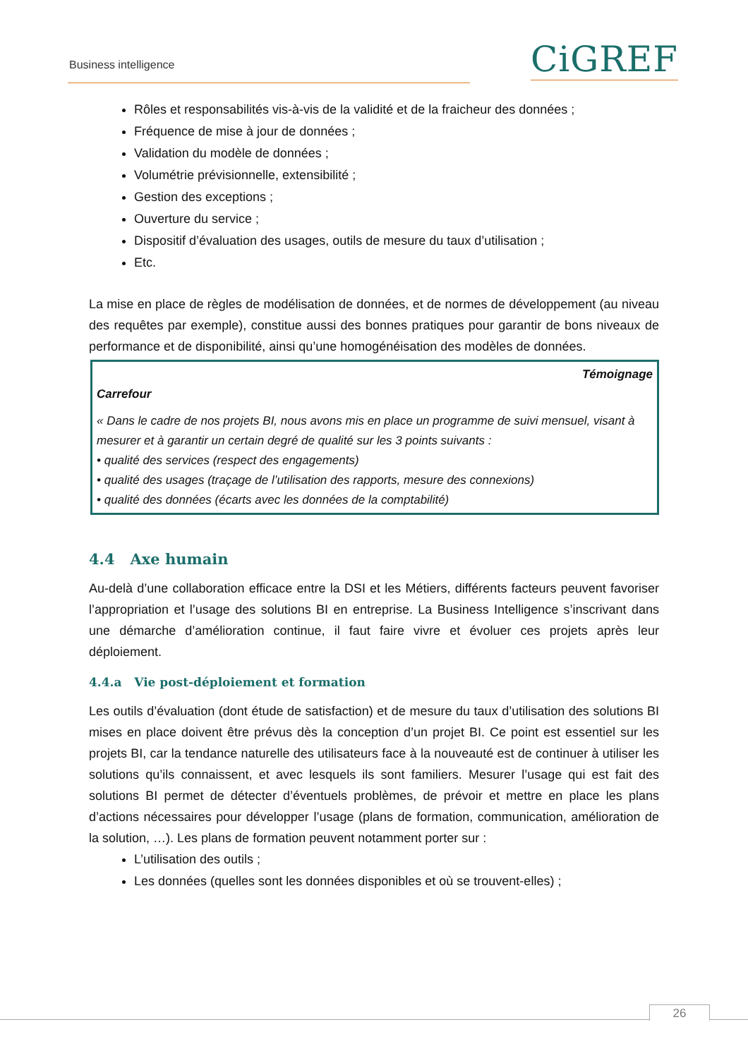Business intelligence CiGREF
Rôles et responsabilités vis-à-vis de la validité et de la fraicheur des données ;
Fréquence de mise à jour de données ;
Validation du modèle de données ;
Volumétrie prévisionnelle, extensibilité ;
Gestion des exceptions ;
Ouverture du service ;
Dispositif d’évaluation des usages, outils de mesure du taux d’utilisation ;
Etc.
La mise en place de règles de modélisation de données, et de normes de développement (au niveau des requêtes par exemple), constitue aussi des bonnes pratiques pour garantir de bons niveaux de performance et de disponibilité, ainsi qu’une homogénéisation des modèles de données.
Témoignage
Carrefour
« Dans le cadre de nos projets BI, nous avons mis en place un programme de suivi mensuel, visant à mesurer et à garantir un certain degré de qualité sur les 3 points suivants :
• qualité des services (respect des engagements)
• qualité des usages (traçage de l’utilisation des rapports, mesure des connexions)
• qualité des données (écarts avec les données de la comptabilité)
4.4 Axe humain
Au-delà d’une collaboration efficace entre la DSI et les Métiers, différents facteurs peuvent favoriser l’appropriation et l’usage des solutions BI en entreprise. La Business Intelligence s’inscrivant dans une démarche d’amélioration continue, il faut faire vivre et évoluer ces projets après leur déploiement.
4.4.a Vie post-déploiement et formation
Les outils d’évaluation (dont étude de satisfaction) et de mesure du taux d’utilisation des solutions BI mises en place doivent être prévus dès la conception d’un projet BI. Ce point est essentiel sur les projets BI, car la tendance naturelle des utilisateurs face à la nouveauté est de continuer à utiliser les solutions qu’ils connaissent, et avec lesquels ils sont familiers. Mesurer l’usage qui est fait des solutions BI permet de détecter d’éventuels problèmes, de prévoir et mettre en place les plans d’actions nécessaires pour développer l’usage (plans de formation, communication, amélioration de la solution, …). Les plans de formation peuvent notamment porter sur :
L’utilisation des outils ;
Les données (quelles sont les données disponibles et où se trouvent-elles) ;
26